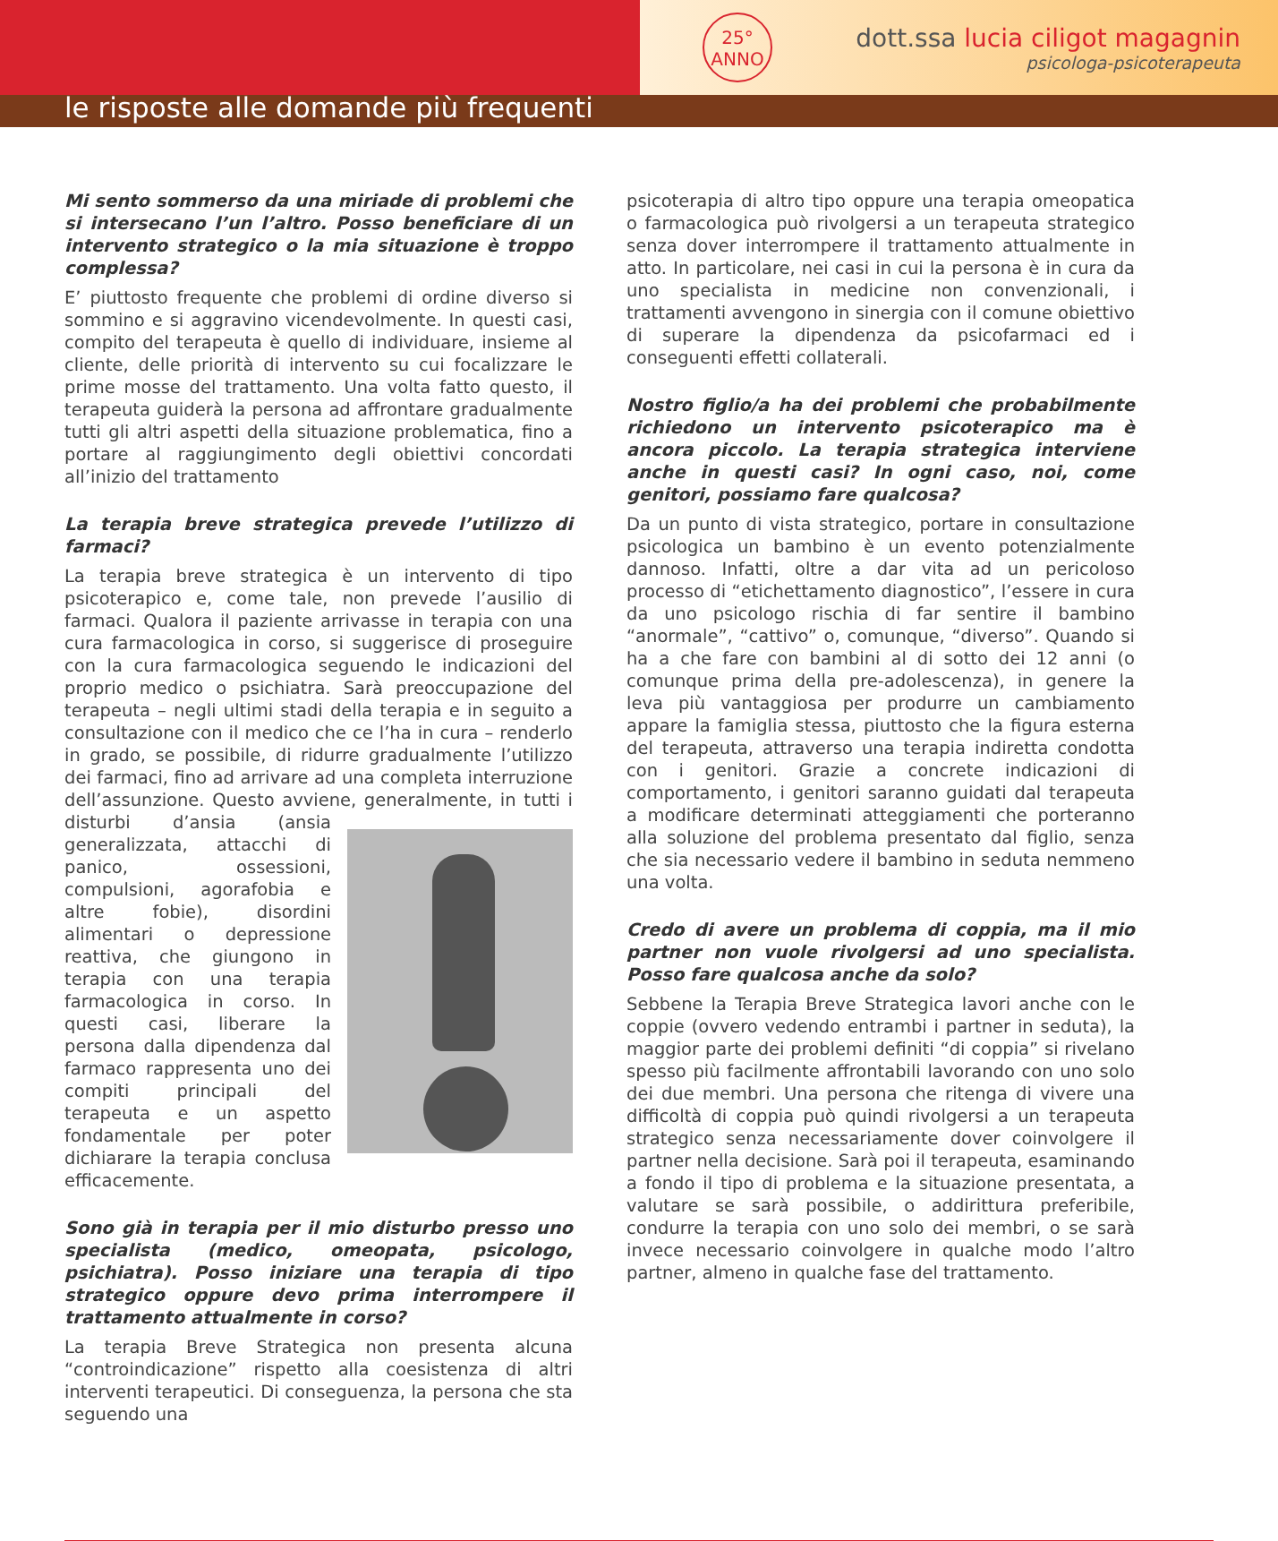25°
ANNO
dott.ssa lucia ciligot magagnin
psicologa-psicoterapeuta
le risposte alle domande più frequenti
Mi sento sommerso da una miriade di problemi che si intersecano l’un l’altro. Posso beneficiare di un intervento strategico o la mia situazione è troppo complessa?
E’ piuttosto frequente che problemi di ordine diverso si sommino e si aggravino vicendevolmente. In questi casi, compito del terapeuta è quello di individuare, insieme al cliente, delle priorità di intervento su cui focalizzare le prime mosse del trattamento. Una volta fatto questo, il terapeuta guiderà la persona ad affrontare gradualmente tutti gli altri aspetti della situazione problematica, fino a portare al raggiungimento degli obiettivi concordati all’inizio del trattamento
La terapia breve strategica prevede l’utilizzo di farmaci?
La terapia breve strategica è un intervento di tipo psicoterapico e, come tale, non prevede l’ausilio di farmaci. Qualora il paziente arrivasse in terapia con una cura farmacologica in corso, si suggerisce di proseguire con la cura farmacologica seguendo le indicazioni del proprio medico o psichiatra. Sarà preoccupazione del terapeuta – negli ultimi stadi della terapia e in seguito a consultazione con il medico che ce l’ha in cura – renderlo in grado, se possibile, di ridurre gradualmente l’utilizzo dei farmaci, fino ad arrivare ad una completa interruzione dell’assunzione. Questo avviene, generalmente, in tutti i disturbi d’ansia (ansia generalizzata, attacchi di panico, ossessioni, compulsioni, agorafobia e altre fobie), disordini alimentari o depressione reattiva, che giungono in terapia con una terapia farmacologica in corso. In questi casi, liberare la persona dalla dipendenza dal farmaco rappresenta uno dei compiti principali del terapeuta e un aspetto fondamentale per poter dichiarare la terapia conclusa efficacemente.
Sono già in terapia per il mio disturbo presso uno specialista (medico, omeopata, psicologo, psichiatra). Posso iniziare una terapia di tipo strategico oppure devo prima interrompere il trattamento attualmente in corso?
La terapia Breve Strategica non presenta alcuna “controindicazione” rispetto alla coesistenza di altri interventi terapeutici. Di conseguenza, la persona che sta seguendo una
psicoterapia di altro tipo oppure una terapia omeopatica o farmacologica può rivolgersi a un terapeuta strategico senza dover interrompere il trattamento attualmente in atto. In particolare, nei casi in cui la persona è in cura da uno specialista in medicine non convenzionali, i trattamenti avvengono in sinergia con il comune obiettivo di superare la dipendenza da psicofarmaci ed i conseguenti effetti collaterali.
Nostro figlio/a ha dei problemi che probabilmente richiedono un intervento psicoterapico ma è ancora piccolo. La terapia strategica interviene anche in questi casi? In ogni caso, noi, come genitori, possiamo fare qualcosa?
Da un punto di vista strategico, portare in consultazione psicologica un bambino è un evento potenzialmente dannoso. Infatti, oltre a dar vita ad un pericoloso processo di “etichettamento diagnostico”, l’essere in cura da uno psicologo rischia di far sentire il bambino “anormale”, “cattivo” o, comunque, “diverso”. Quando si ha a che fare con bambini al di sotto dei 12 anni (o comunque prima della pre-adolescenza), in genere la leva più vantaggiosa per produrre un cambiamento appare la famiglia stessa, piuttosto che la figura esterna del terapeuta, attraverso una terapia indiretta condotta con i genitori. Grazie a concrete indicazioni di comportamento, i genitori saranno guidati dal terapeuta a modificare determinati atteggiamenti che porteranno alla soluzione del problema presentato dal figlio, senza che sia necessario vedere il bambino in seduta nemmeno una volta.
Credo di avere un problema di coppia, ma il mio partner non vuole rivolgersi ad uno specialista. Posso fare qualcosa anche da solo?
Sebbene la Terapia Breve Strategica lavori anche con le coppie (ovvero vedendo entrambi i partner in seduta), la maggior parte dei problemi definiti “di coppia” si rivelano spesso più facilmente affrontabili lavorando con uno solo dei due membri. Una persona che ritenga di vivere una difficoltà di coppia può quindi rivolgersi a un terapeuta strategico senza necessariamente dover coinvolgere il partner nella decisione. Sarà poi il terapeuta, esaminando a fondo il tipo di problema e la situazione presentata, a valutare se sarà possibile, o addirittura preferibile, condurre la terapia con uno solo dei membri, o se sarà invece necessario coinvolgere in qualche modo l’altro partner, almeno in qualche fase del trattamento.